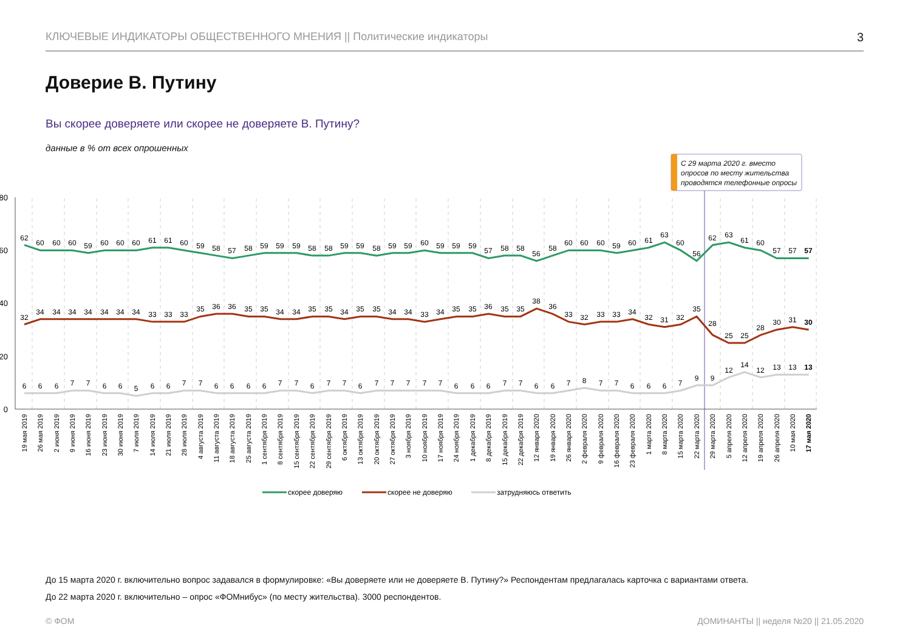КЛЮЧЕВЫЕ ИНДИКАТОРЫ ОБЩЕСТВЕННОГО МНЕНИЯ || Политические индикаторы 3
Доверие В. Путину
Вы скорее доверяете или скорее не доверяете В. Путину?
данные в % от всех опрошенных
С 29 марта 2020 г. вместо опросов по месту жительства проводятся телефонные опросы
80
60
40
20
0
62
60
60
60
59
60
60
60
61
61
60
59
58
57
58
59
59
59
58
58
59
59
58
59
59
60
59
59
59
57
58
58
56
58
60
60
60
59
60
61
63
60
56
62
63
61
60
57
57
57
32
34
34
34
34
34
34
34
33
33
33
35
36
36
35
35
34
34
35
35
34
35
35
34
34
33
34
35
35
36
35
35
38
36
33
32
33
33
34
32
31
32
35
28
25
25
28
30
31
30
6
6
6
7
7
6
6
5
6
6
7
7
6
6
6
6
7
7
6
7
7
6
7
7
7
7
7
6
6
6
7
7
6
6
7
8
7
7
6
6
6
7
9
9
12
14
12
13
13
13
19 мая 2019
26 мая 2019
2 июня 2019
9 июня 2019
16 июня 2019
23 июня 2019
30 июня 2019
7 июля 2019
14 июля 2019
21 июля 2019
28 июля 2019
4 августа 2019
11 августа 2019
18 августа 2019
25 августа 2019
1 сентября 2019
8 сентября 2019
15 сентября 2019
22 сентября 2019
29 сентября 2019
6 октября 2019
13 октября 2019
20 октября 2019
27 октября 2019
3 ноября 2019
10 ноября 2019
17 ноября 2019
24 ноября 2019
1 декабря 2019
8 декабря 2019
15 декабря 2019
22 декабря 2019
12 января 2020
19 января 2020
26 января 2020
2 февраля 2020
9 февраля 2020
16 февраля 2020
23 февраля 2020
1 марта 2020
8 марта 2020
15 марта 2020
22 марта 2020
29 марта 2020
5 апреля 2020
12 апреля 2020
19 апреля 2020
26 апреля 2020
10 мая 2020
17 мая 2020
скорее доверяю
скорее не доверяю
затрудняюсь ответить
До 15 марта 2020 г. включительно вопрос задавался в формулировке: «Вы доверяете или не доверяете В. Путину?» Респондентам предлагалась карточка с вариантами ответа.
До 22 марта 2020 г. включительно – опрос «ФОМнибус» (по месту жительства). 3000 респондентов.
© ФОМ ДОМИНАНТЫ || неделя №20 || 21.05.2020